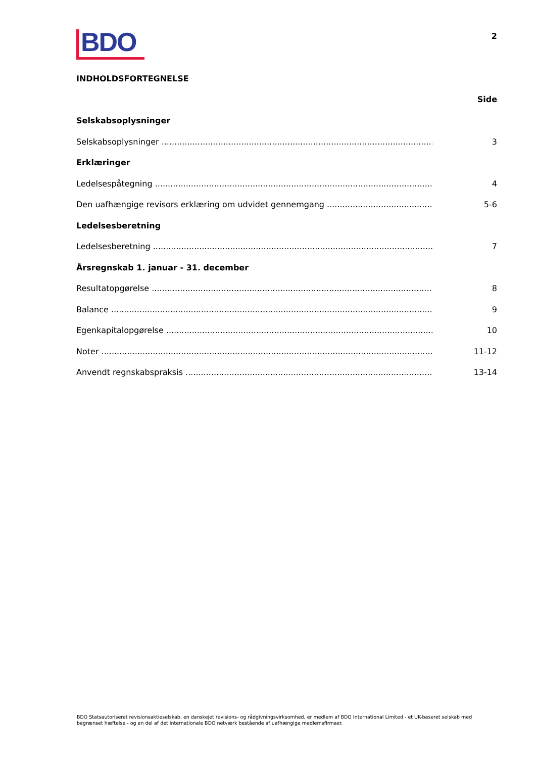BDO
2
INDHOLDSFORTEGNELSE
Side
Selskabsoplysninger
Selskabsoplysninger 3
Erklæringer
Ledelsespåtegning 4
Den uafhængige revisors erklæring om udvidet gennemgang 5-6
Ledelsesberetning
Ledelsesberetning 7
Årsregnskab 1. januar - 31. december
Resultatopgørelse 8
Balance 9
Egenkapitalopgørelse 10
Noter 11-12
Anvendt regnskabspraksis 13-14
BDO Statsautoriseret revisionsaktieselskab, en danskejet revisions- og rådgivningsvirksomhed, er medlem af BDO International Limited - et UK-baseret selskab med begrænset hæftelse - og en del af det internationale BDO netværk bestående af uafhængige medlemsfirmaer.